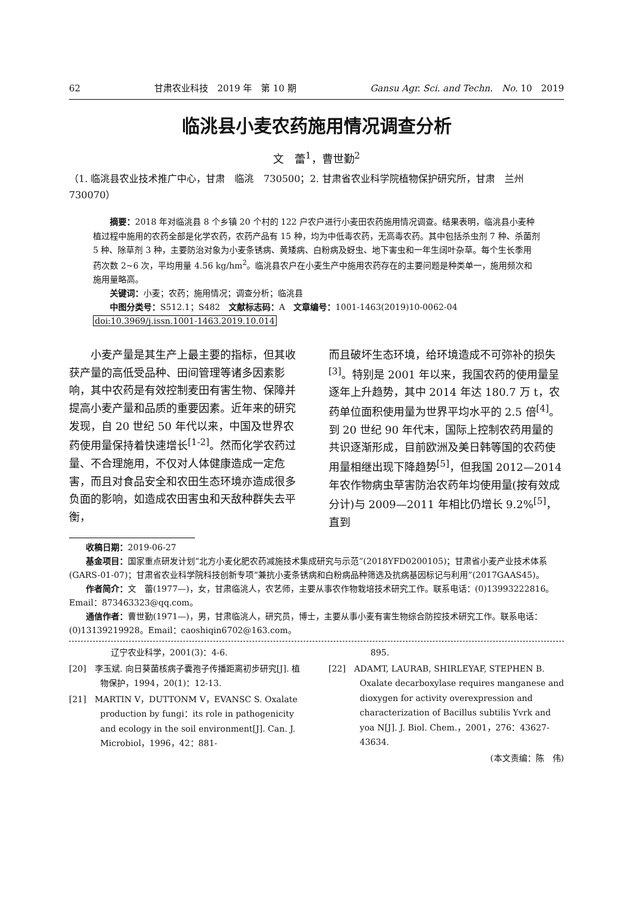62 甘肃农业科技　2019 年　第 10 期 Gansu Agr. Sci. and Techn.　No. 10　2019
临洮县小麦农药施用情况调查分析
文　蕾<sup>1</sup>，曹世勤<sup>2</sup>
（1. 临洮县农业技术推广中心，甘肃　临洮　730500；2. 甘肃省农业科学院植物保护研究所，甘肃　兰州　730070）
　　摘要：2018 年对临洮县 8 个乡镇 20 个村的 122 户农户进行小麦田农药施用情况调查。结果表明，临洮县小麦种植过程中施用的农药全部是化学农药，农药产品有 15 种，均为中低毒农药，无高毒农药。其中包括杀虫剂 7 种、杀菌剂 5 种、除草剂 3 种，主要防治对象为小麦条锈病、黄矮病、白粉病及蚜虫、地下害虫和一年生阔叶杂草。每个生长季用药次数 2~6 次，平均用量 4.56 kg/hm<sup>2</sup>。临洮县农户在小麦生产中施用农药存在的主要问题是种类单一，施用频次和施用量略高。
　　关键词：小麦；农药；施用情况；调查分析；临洮县
　　中图分类号：S512.1；S482　文献标志码：A　文章编号：1001-1463(2019)10-0062-04
doi:10.3969/j.issn.1001-1463.2019.10.014
　　小麦产量是其生产上最主要的指标，但其收获产量的高低受品种、田间管理等诸多因素影响，其中农药是有效控制麦田有害生物、保障并提高小麦产量和品质的重要因素。近年来的研究发现，自 20 世纪 50 年代以来，中国及世界农药使用量保持着快速增长<sup>[1-2]</sup>。然而化学农药过量、不合理施用，不仅对人体健康造成一定危害，而且对食品安全和农田生态环境亦造成很多负面的影响，如造成农田害虫和天敌种群失去平衡，
而且破坏生态环境，给环境造成不可弥补的损失<sup>[3]</sup>。特别是 2001 年以来，我国农药的使用量呈逐年上升趋势，其中 2014 年达 180.7 万 t，农药单位面积使用量为世界平均水平的 2.5 倍<sup>[4]</sup>。到 20 世纪 90 年代末，国际上控制农药用量的共识逐渐形成，目前欧洲及美日韩等国的农药使用量相继出现下降趋势<sup>[5]</sup>，但我国 2012—2014 年农作物病虫草害防治农药年均使用量(按有效成分计)与 2009—2011 年相比仍增长 9.2%<sup>[5]</sup>，直到
收稿日期：2019-06-27
基金项目：国家重点研发计划“北方小麦化肥农药减施技术集成研究与示范”(2018YFD0200105)；甘肃省小麦产业技术体系(GARS-01-07)；甘肃省农业科学院科技创新专项“兼抗小麦条锈病和白粉病品种筛选及抗病基因标记与利用”(2017GAAS45)。
作者简介：文　蕾(1977—)，女，甘肃临洮人，农艺师，主要从事农作物栽培技术研究工作。联系电话：(0)13993222816。Email：873463323@qq.com。
通信作者：曹世勤(1971—)，男，甘肃临洮人，研究员，博士，主要从事小麦有害生物综合防控技术研究工作。联系电话：(0)13139219928。Email：caoshiqin6702@163.com。
　　　　　辽宁农业科学，2001(3)：4-6.
[20]　李玉斌. 向日葵菌核病子囊孢子传播距离初步研究[J]. 植物保护，1994，20(1)：12-13.
[21]　MARTIN V，DUTTONM V，EVANSC S. Oxalate production by fungi：its role in pathogenicity and ecology in the soil environment[J]. Can. J. Microbiol，1996，42：881-
　　　　　895.
[22]　ADAMT, LAURAB, SHIRLEYAF, STEPHEN B. Oxalate decarboxylase requires manganese and dioxygen for activity overexpression and characterization of Bacillus subtilis Yvrk and yoa N[J]. J. Biol. Chem.，2001，276：43627-43634.
(本文责编：陈　伟)